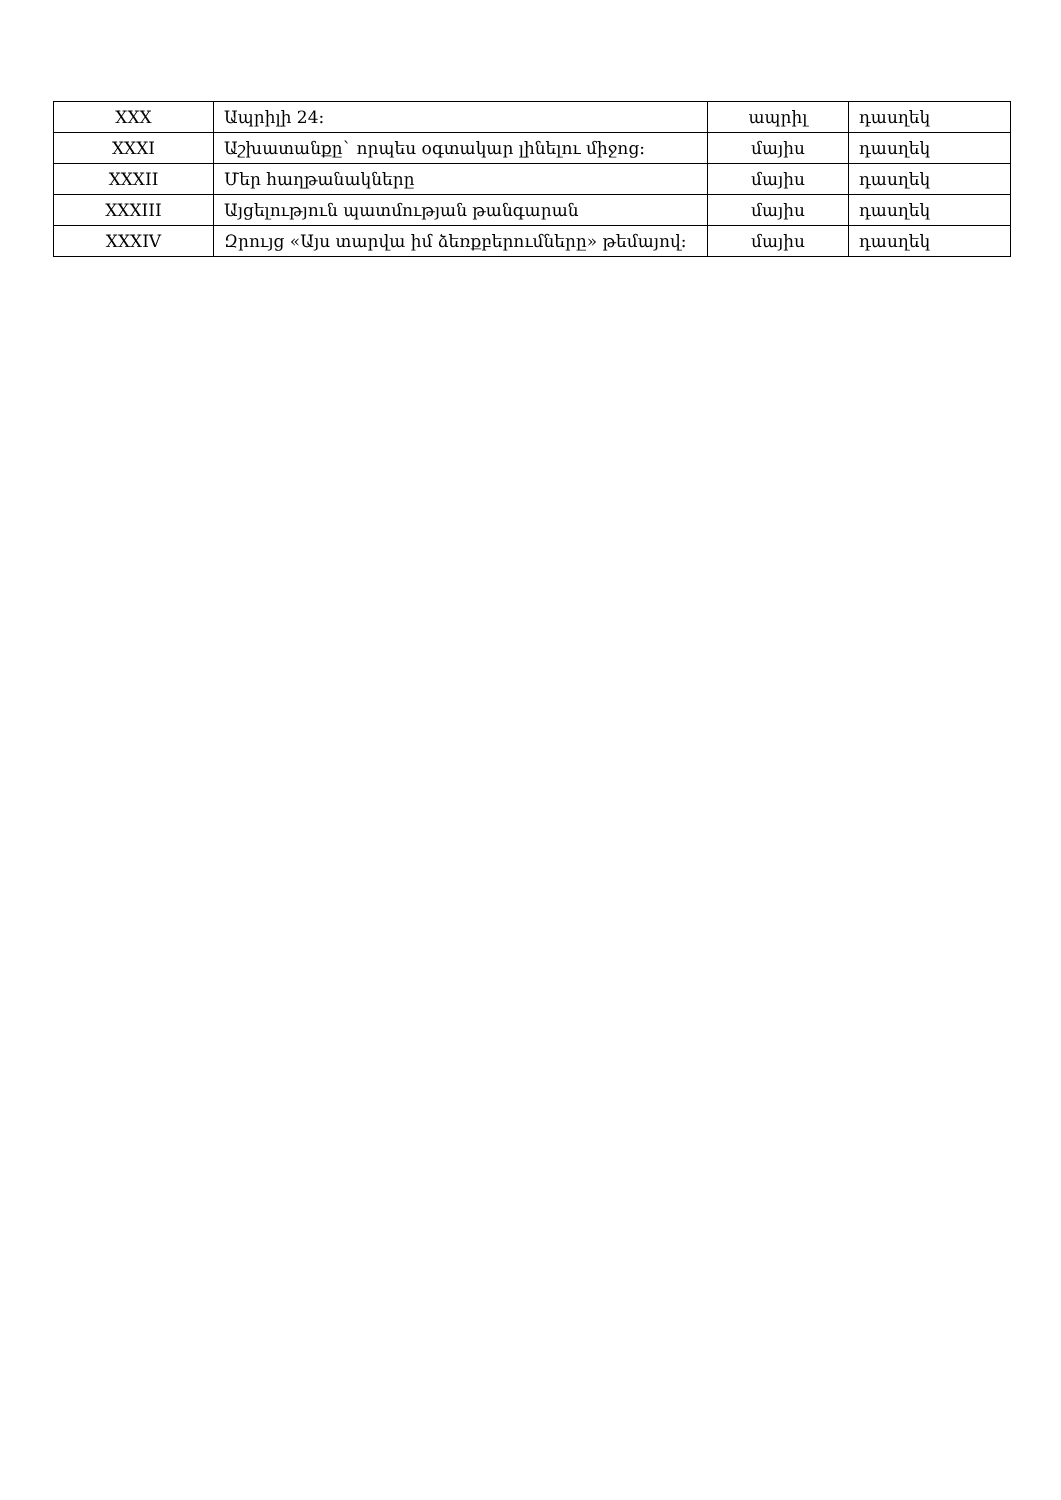| XXX | Ապրիլի 24: | ապրիլ | դասղեկ |
| XXXI | Աշխատանքը` որպես օգտակար լինելու միջոց: | մայիս | դասղեկ |
| XXXII | Մեր հաղթանակները | մայիս | դասղեկ |
| XXXIII | Այցելություն պատմության թանգարան | մայիս | դասղեկ |
| XXXIV | Զրույց «Այս տարվա իմ ձեռքբերումները» թեմայով: | մայիս | դասղեկ |